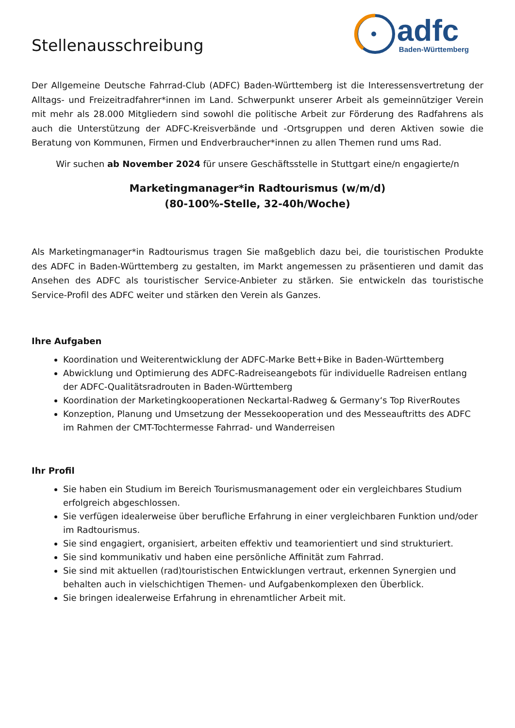Stellenausschreibung
adfc
Baden-Württemberg
Der Allgemeine Deutsche Fahrrad-Club (ADFC) Baden-Württemberg ist die Interessensvertretung der Alltags- und Freizeitradfahrer*innen im Land. Schwerpunkt unserer Arbeit als gemeinnütziger Verein mit mehr als 28.000 Mitgliedern sind sowohl die politische Arbeit zur Förderung des Radfahrens als auch die Unterstützung der ADFC-Kreisverbände und -Ortsgruppen und deren Aktiven sowie die Beratung von Kommunen, Firmen und Endverbraucher*innen zu allen Themen rund ums Rad.
Wir suchen ab November 2024 für unsere Geschäftsstelle in Stuttgart eine/n engagierte/n
Marketingmanager*in Radtourismus (w/m/d)
(80-100%-Stelle, 32-40h/Woche)
Als Marketingmanager*in Radtourismus tragen Sie maßgeblich dazu bei, die touristischen Produkte des ADFC in Baden-Württemberg zu gestalten, im Markt angemessen zu präsentieren und damit das Ansehen des ADFC als touristischer Service-Anbieter zu stärken. Sie entwickeln das touristische Service-Profil des ADFC weiter und stärken den Verein als Ganzes.
Ihre Aufgaben
Koordination und Weiterentwicklung der ADFC-Marke Bett+Bike in Baden-Württemberg
Abwicklung und Optimierung des ADFC-Radreiseangebots für individuelle Radreisen entlang der ADFC-Qualitätsradrouten in Baden-Württemberg
Koordination der Marketingkooperationen Neckartal-Radweg & Germany‘s Top RiverRoutes
Konzeption, Planung und Umsetzung der Messekooperation und des Messeauftritts des ADFC im Rahmen der CMT-Tochtermesse Fahrrad- und Wanderreisen
Ihr Profil
Sie haben ein Studium im Bereich Tourismusmanagement oder ein vergleichbares Studium erfolgreich abgeschlossen.
Sie verfügen idealerweise über berufliche Erfahrung in einer vergleichbaren Funktion und/oder im Radtourismus.
Sie sind engagiert, organisiert, arbeiten effektiv und teamorientiert und sind strukturiert.
Sie sind kommunikativ und haben eine persönliche Affinität zum Fahrrad.
Sie sind mit aktuellen (rad)touristischen Entwicklungen vertraut, erkennen Synergien und behalten auch in vielschichtigen Themen- und Aufgabenkomplexen den Überblick.
Sie bringen idealerweise Erfahrung in ehrenamtlicher Arbeit mit.